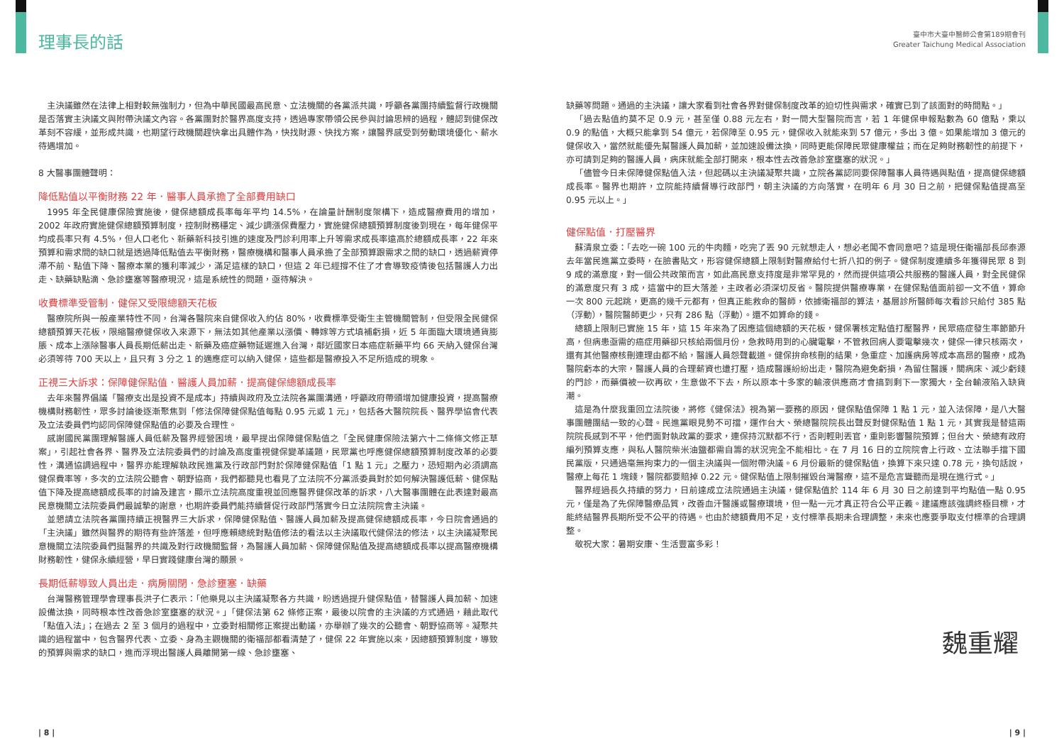理事長的話
主決議雖然在法律上相對較無強制力，但為中華民國最高民意、立法機關的各黨派共識，呼籲各黨團持續監督行政機關是否落實主決議文與附帶決議文內容。各黨團對於醫界高度支持，透過專家帶領公民參與討論思辨的過程，體認到健保改革刻不容緩，並形成共識，也期望行政機關趕快拿出具體作為，快找財源、快找方案，讓醫界感受到勞動環境優化、薪水待遇增加。
8 大醫事團體聲明：
降低點值以平衡財務 22 年．醫事人員承擔了全部費用缺口
1995 年全民健康保險實施後，健保總額成長率每年平均 14.5%，在論量計酬制度架構下，造成醫療費用的增加，2002 年政府實施健保總額預算制度，控制財務穩定、減少調漲保費壓力，實施健保總額預算制度後到現在，每年健保平均成長率只有 4.5%，但人口老化、新藥新科技引進的速度及門診利用率上升等需求成長率遠高於總額成長率，22 年來預算和需求間的缺口就是透過降低點值去平衡財務，醫療機構和醫事人員承擔了全部預算跟需求之間的缺口，透過薪資停滯不前、點值下降、醫療本業的獲利率減少，滿足這樣的缺口，但這 2 年已經撐不住了才會導致疫情後包括醫護人力出走、缺藥缺點滴、急診壅塞等醫療現況，這是系統性的問題，亟待解決。
收費標準受管制．健保又受限總額天花板
醫療院所與一般產業特性不同，台灣各醫院來自健保收入約佔 80%，收費標準受衛生主管機關管制，但受限全民健保總額預算天花板，限縮醫療健保收入來源下，無法如其他產業以漲價、轉嫁等方式填補虧損，近 5 年面臨大環境通貨膨脹、成本上漲除醫事人員長期低薪出走、新藥及癌症藥物延遲進入台灣，鄰近國家日本癌症新藥平均 66 天納入健保台灣必須等待 700 天以上，且只有 3 分之 1 的適應症可以納入健保，這些都是醫療投入不足所造成的現象。
正視三大訴求：保障健保點值．醫護人員加薪．提高健保總額成長率
去年來醫界倡議「醫療支出是投資不是成本」持續與政府及立法院各黨團溝通，呼籲政府帶頭增加健康投資，提高醫療機構財務韌性，眾多討論後逐漸聚焦到「修法保障健保點值每點 0.95 元或 1 元」，包括各大醫院院長、醫界學協會代表及立法委員們均認同保障健保點值的必要及合理性。
感謝國民黨團理解醫護人員低薪及醫界經營困境，最早提出保障健保點值之「全民健康保險法第六十二條條文修正草案」，引起社會各界、醫界及立法院委員們的討論及高度重視健保變革議題，民眾黨也呼應健保總額預算制度改革的必要性，溝通協調過程中，醫界亦能理解執政民進黨及行政部門對於保障健保點值「1 點 1 元」之壓力，恐短期內必須調高健保費率等，多次的立法院公聽會、朝野協商，我們都聽見也看見了立法院不分黨派委員對於如何解決醫護低薪、健保點值下降及提高總額成長率的討論及建言，顯示立法院高度重視並回應醫界健保改革的訴求，八大醫事團體在此表達對最高民意機關立法院委員們最誠摯的謝意，也期許委員們能持續督促行政部門落實今日立法院院會主決議。
並懇請立法院各黨團持續正視醫界三大訴求，保障健保點值、醫護人員加薪及提高健保總額成長率，今日院會通過的「主決議」雖然與醫界的期待有些許落差，但呼應賴總統對點值修法的看法以主決議取代健保法的修法，以主決議凝聚民意機關立法院委員們挺醫界的共識及對行政機關監督，為醫護人員加薪、保障健保點值及提高總額成長率以提高醫療機構財務韌性，健保永續經營，早日實踐健康台灣的願景。
長期低薪導致人員出走．病房關閉．急診壅塞．缺藥
台灣醫務管理學會理事長洪子仁表示：「他樂見以主決議凝聚各方共識，盼透過提升健保點值，替醫護人員加薪、加速設備汰換，同時根本性改善急診室壅塞的狀況。」「健保法第 62 條修正案，最後以院會的主決議的方式通過，藉此取代「點值入法」；在過去 2 至 3 個月的過程中，立委對相關修正案提出動議，亦舉辦了幾次的公聽會、朝野協商等。凝聚共識的過程當中，包含醫界代表、立委、身為主觀機關的衛福部都看清楚了，健保 22 年實施以來，因總額預算制度，導致的預算與需求的缺口，進而浮現出醫護人員離開第一線、急診壅塞、
臺中市大臺中醫師公會第189期會刊
Greater Taichung Medical Association
缺藥等問題。通過的主決議，讓大家看到社會各界對健保制度改革的迫切性與需求，確實已到了該面對的時間點。」
「過去點值約莫不足 0.9 元，甚至僅 0.88 元左右，對一間大型醫院而言，若 1 年健保申報點數為 60 億點，乘以 0.9 的點值，大概只能拿到 54 億元，若保障至 0.95 元，健保收入就能來到 57 億元，多出 3 億。如果能增加 3 億元的健保收入，當然就能優先幫醫護人員加薪，並加速設備汰換，同時更能保障民眾健康權益；而在足夠財務韌性的前提下，亦可請到足夠的醫護人員，病床就能全部打開來，根本性去改善急診室壅塞的狀況。」
「儘管今日未保障健保點值入法，但起碼以主決議凝聚共識，立院各黨認同要保障醫事人員待遇與點值，提高健保總額成長率。醫界也期許，立院能持續督導行政部門，朝主決議的方向落實，在明年 6 月 30 日之前，把健保點值提高至 0.95 元以上。」
健保點值．打壓醫界
蘇清泉立委：「去吃一碗 100 元的牛肉麵，吃完了丟 90 元就想走人，想必老闆不會同意吧？這是現任衛福部長邱泰源去年當民進黨立委時，在臉書貼文，形容健保總額上限制對醫療給付七折八扣的例子。健保制度連續多年獲得民眾 8 到 9 成的滿意度，對一個公共政策而言，如此高民意支持度是非常罕見的，然而提供這項公共服務的醫護人員，對全民健保的滿意度只有 3 成，這當中的巨大落差，主政者必須深切反省。醫院提供醫療專業，在健保點值面前卻一文不值，算命一次 800 元起跳，更高的幾千元都有，但真正能救命的醫師，依據衛福部的算法，基層診所醫師每次看診只給付 385 點（浮動），醫院醫師更少，只有 286 點（浮動）。還不如算命的錢。
總額上限制已實施 15 年，這 15 年來為了因應這個總額的天花板，健保署核定點值打壓醫界，民眾癌症發生率節節升高，但病患亟需的癌症用藥卻只核給兩個月份，急救時用到的心臟電擊，不管救回病人要電擊幾次，健保一律只核兩次，還有其他醫療核刪連理由都不給，醫護人員怨聲載道。健保拚命核刪的結果，急重症、加護病房等成本高昂的醫療，成為醫院虧本的大宗，醫護人員的合理薪資也遭打壓，造成醫護紛紛出走，醫院為避免虧損，為留住醫護，關病床、減少虧錢的門診，而藥價被一砍再砍，生意做不下去，所以原本十多家的輸液供應商才會搞到剩下一家獨大，全台輸液陷入缺貨潮。
這是為什麼我重回立法院後，將修《健保法》視為第一要務的原因，健保點值保障 1 點 1 元，並入法保障，是八大醫事團體團結一致的心聲。民進黨眼見勢不可擋，運作台大、榮總醫院院長出聲反對健保點值 1 點 1 元，其實我是替這兩院院長感到不平，他們面對執政黨的要求，連保持沉默都不行，否則輕則丟官，重則影響醫院預算；但台大、榮總有政府編列預算支應，與私人醫院柴米油鹽都需自籌的狀況完全不能相比。在 7 月 16 日的立院院會上行政、立法聯手擋下國民黨版，只通過毫無拘束力的一個主決議與一個附帶決議。6 月份最新的健保點值，換算下來只達 0.78 元，換句話說，醫療上每花 1 塊錢，醫院都要賠掉 0.22 元。健保點值上限制摧毀台灣醫療，這不是危言聳聽而是現在進行式。」
醫界經過長久持續的努力，日前達成立法院通過主決議，健保點值於 114 年 6 月 30 日之前達到平均點值一點 0.95 元，僅是為了先保障醫療品質，改善血汗醫護或醫療環境，但一點一元才真正符合公平正義。建議應該強調終極目標，才能終結醫界長期所受不公平的待遇。也由於總額費用不足，支付標準長期未合理調整，未來也應要爭取支付標準的合理調整。
敬祝大家：暑期安康、生活豐富多彩！
魏重耀
| 8 | | 9 |